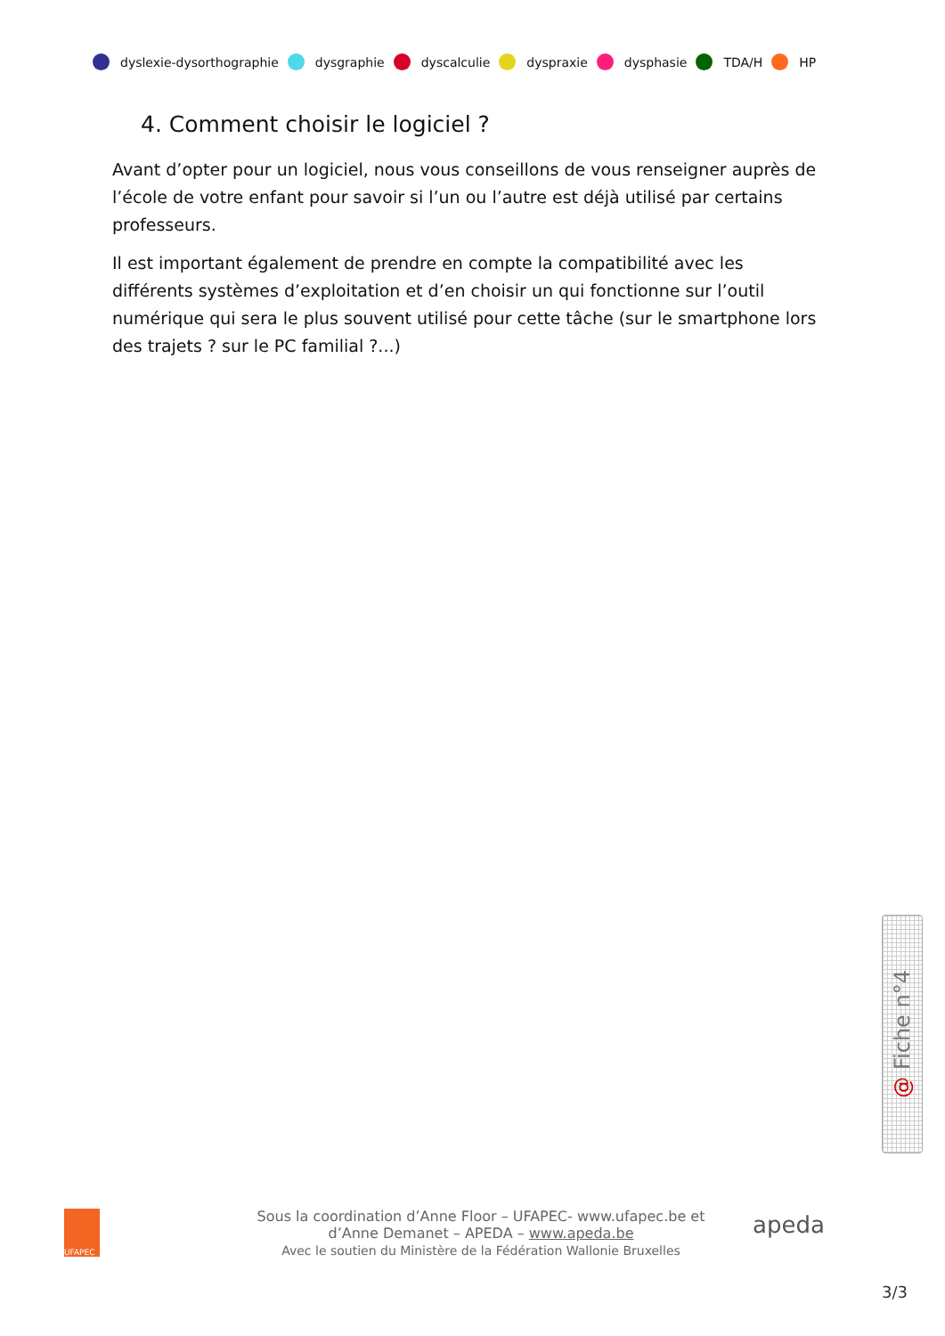dyslexie-dysorthographie dysgraphie dyscalculie dyspraxie dysphasie TDA/H HP
4. Comment choisir le logiciel ?
Avant d’opter pour un logiciel, nous vous conseillons de vous renseigner auprès de l’école de votre enfant pour savoir si l’un ou l’autre est déjà utilisé par certains professeurs.
Il est important également de prendre en compte la compatibilité avec les différents systèmes d’exploitation et d’en choisir un qui fonctionne sur l’outil numérique qui sera le plus souvent utilisé pour cette tâche (sur le smartphone lors des trajets ? sur le PC familial ?...)
@ Fiche n°4
UFAPEC
Sous la coordination d’Anne Floor – UFAPEC- www.ufapec.be et
d’Anne Demanet – APEDA – www.apeda.be
Avec le soutien du Ministère de la Fédération Wallonie Bruxelles
apeda
3/3